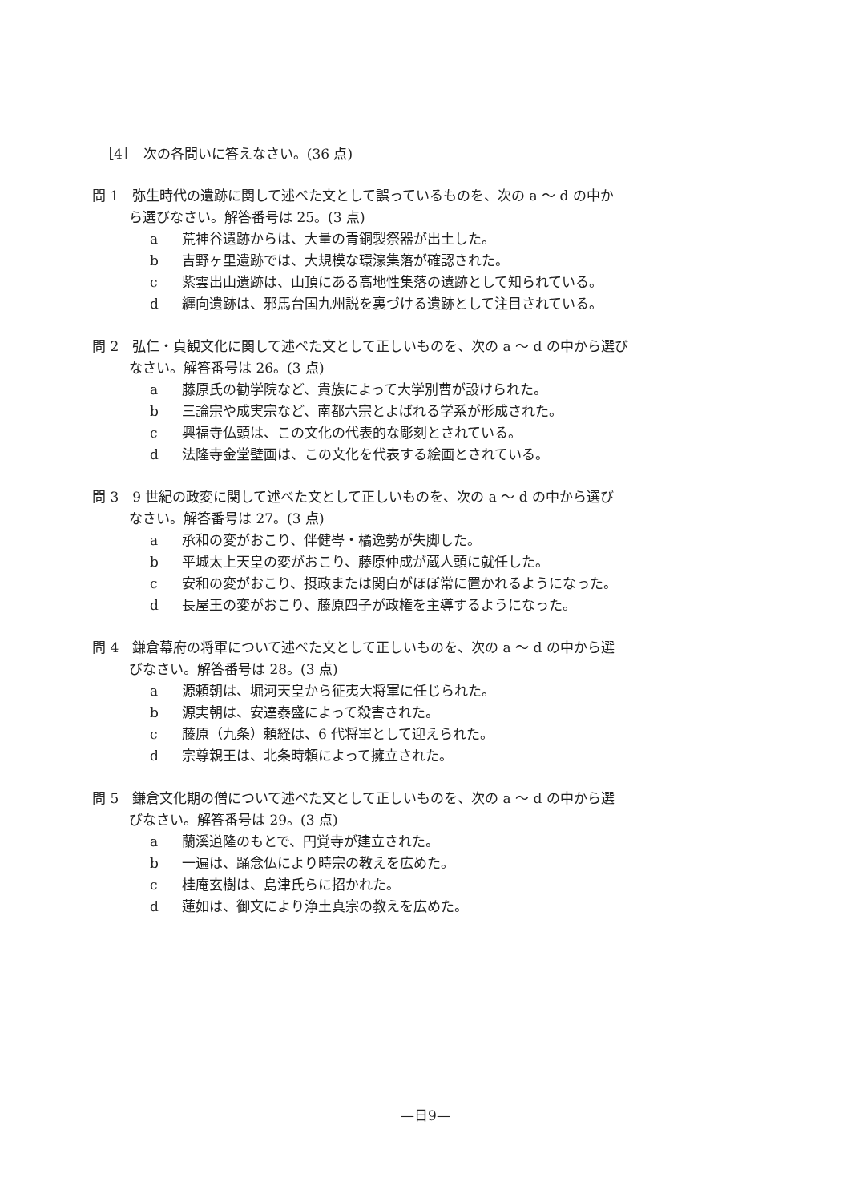［4］　次の各問いに答えなさい。(36 点)
問 1　弥生時代の遺跡に関して述べた文として誤っているものを、次の a ～ d の中か
ら選びなさい。解答番号は 25。(3 点)
a 荒神谷遺跡からは、大量の青銅製祭器が出土した。
b 吉野ヶ里遺跡では、大規模な環濠集落が確認された。
c 紫雲出山遺跡は、山頂にある高地性集落の遺跡として知られている。
d 纒向遺跡は、邪馬台国九州説を裏づける遺跡として注目されている。
問 2　弘仁・貞観文化に関して述べた文として正しいものを、次の a ～ d の中から選び
なさい。解答番号は 26。(3 点)
a 藤原氏の勧学院など、貴族によって大学別曹が設けられた。
b 三論宗や成実宗など、南都六宗とよばれる学系が形成された。
c 興福寺仏頭は、この文化の代表的な彫刻とされている。
d 法隆寺金堂壁画は、この文化を代表する絵画とされている。
問 3　9 世紀の政変に関して述べた文として正しいものを、次の a ～ d の中から選び
なさい。解答番号は 27。(3 点)
a 承和の変がおこり、伴健岑・橘逸勢が失脚した。
b 平城太上天皇の変がおこり、藤原仲成が蔵人頭に就任した。
c 安和の変がおこり、摂政または関白がほぼ常に置かれるようになった。
d 長屋王の変がおこり、藤原四子が政権を主導するようになった。
問 4　鎌倉幕府の将軍について述べた文として正しいものを、次の a ～ d の中から選
びなさい。解答番号は 28。(3 点)
a 源頼朝は、堀河天皇から征夷大将軍に任じられた。
b 源実朝は、安達泰盛によって殺害された。
c 藤原（九条）頼経は、6 代将軍として迎えられた。
d 宗尊親王は、北条時頼によって擁立された。
問 5　鎌倉文化期の僧について述べた文として正しいものを、次の a ～ d の中から選
びなさい。解答番号は 29。(3 点)
a 蘭溪道隆のもとで、円覚寺が建立された。
b 一遍は、踊念仏により時宗の教えを広めた。
c 桂庵玄樹は、島津氏らに招かれた。
d 蓮如は、御文により浄土真宗の教えを広めた。
—日9—